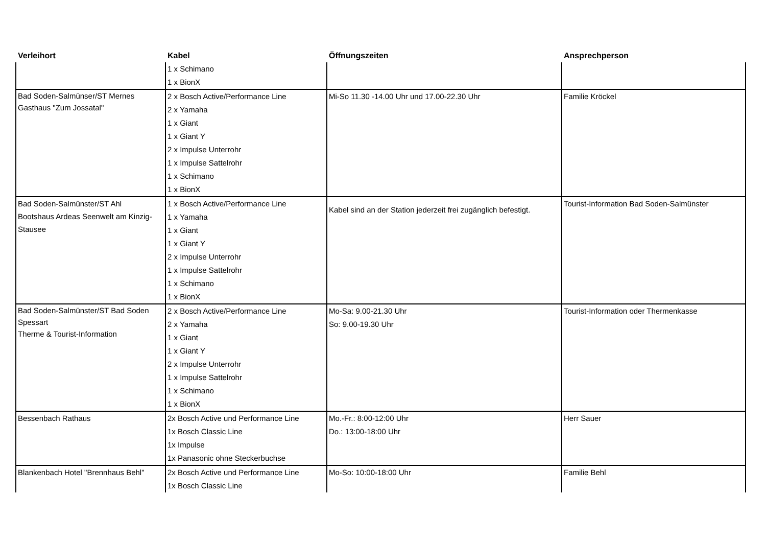| Verleihort | Kabel | Öffnungszeiten | Ansprechperson |
| --- | --- | --- | --- |
| | 1 x Schimano 1 x BionX | | |
| Bad Soden-Salmünser/ST Mernes Gasthaus "Zum Jossatal" | 2 x Bosch Active/Performance Line 2 x Yamaha 1 x Giant 1 x Giant Y 2 x Impulse Unterrohr 1 x Impulse Sattelrohr 1 x Schimano 1 x BionX | Mi-So 11.30 -14.00 Uhr und 17.00-22.30 Uhr | Familie Kröckel |
| Bad Soden-Salmünster/ST Ahl Bootshaus Ardeas Seenwelt am Kinzig-Stausee | 1 x Bosch Active/Performance Line 1 x Yamaha 1 x Giant 1 x Giant Y 2 x Impulse Unterrohr 1 x Impulse Sattelrohr 1 x Schimano 1 x BionX | Kabel sind an der Station jederzeit frei zugänglich befestigt. | Tourist-Information Bad Soden-Salmünster |
| Bad Soden-Salmünster/ST Bad Soden Spessart Therme & Tourist-Information | 2 x Bosch Active/Performance Line 2 x Yamaha 1 x Giant 1 x Giant Y 2 x Impulse Unterrohr 1 x Impulse Sattelrohr 1 x Schimano 1 x BionX | Mo-Sa: 9.00-21.30 Uhr So: 9.00-19.30 Uhr | Tourist-Information oder Thermenkasse |
| Bessenbach Rathaus | 2x Bosch Active und Performance Line 1x Bosch Classic Line 1x Impulse 1x Panasonic ohne Steckerbuchse | Mo.-Fr.: 8:00-12:00 Uhr Do.: 13:00-18:00 Uhr | Herr Sauer |
| Blankenbach Hotel "Brennhaus Behl" | 2x Bosch Active und Performance Line 1x Bosch Classic Line | Mo-So: 10:00-18:00 Uhr | Familie Behl |